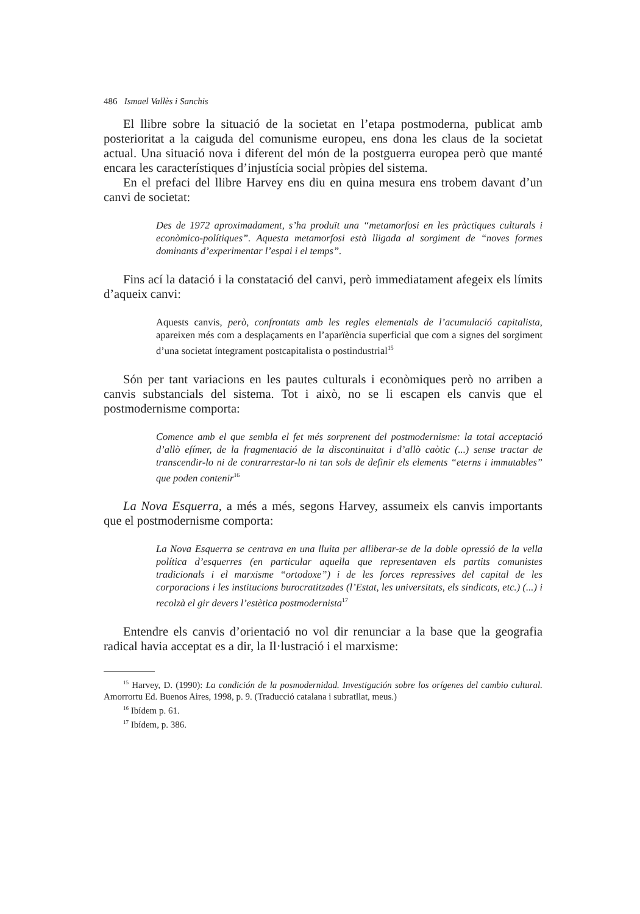486 Ismael Vallès i Sanchis
El llibre sobre la situació de la societat en l’etapa postmoderna, publicat amb posterioritat a la caiguda del comunisme europeu, ens dona les claus de la societat actual. Una situació nova i diferent del món de la postguerra europea però que manté encara les característiques d’injustícia social pròpies del sistema.
En el prefaci del llibre Harvey ens diu en quina mesura ens trobem davant d’un canvi de societat:
Des de 1972 aproximadament, s’ha produït una “metamorfosi en les pràctiques culturals i econòmico-polítiques”. Aquesta metamorfosi està lligada al sorgiment de “noves formes dominants d’experimentar l’espai i el temps”.
Fins ací la datació i la constatació del canvi, però immediatament afegeix els límits d’aqueix canvi:
Aquests canvis, però, confrontats amb les regles elementals de l’acumulació capitalista, apareixen més com a desplaçaments en l’aparïència superficial que com a signes del sorgiment d’una societat íntegrament postcapitalista o postindustrial<sup>15</sup>
Són per tant variacions en les pautes culturals i econòmiques però no arriben a canvis substancials del sistema. Tot i això, no se li escapen els canvis que el postmodernisme comporta:
Comence amb el que sembla el fet més sorprenent del postmodernisme: la total acceptació d’allò efímer, de la fragmentació de la discontinuitat i d’allò caòtic (...) sense tractar de transcendir-lo ni de contrarrestar-lo ni tan sols de definir els elements “eterns i immutables” que poden contenir<sup>16</sup>
La Nova Esquerra, a més a més, segons Harvey, assumeix els canvis importants que el postmodernisme comporta:
La Nova Esquerra se centrava en una lluita per alliberar-se de la doble opressió de la vella política d’esquerres (en particular aquella que representaven els partits comunistes tradicionals i el marxisme “ortodoxe”) i de les forces repressives del capital de les corporacions i les institucions burocratitzades (l’Estat, les universitats, els sindicats, etc.) (...) i recolzà el gir devers l’estètica postmodernista<sup>17</sup>
Entendre els canvis d’orientació no vol dir renunciar a la base que la geografia radical havia acceptat es a dir, la Il·lustració i el marxisme:
<sup>15</sup> Harvey, D. (1990): La condición de la posmodernidad. Investigación sobre los orígenes del cambio cultural. Amorrortu Ed. Buenos Aires, 1998, p. 9. (Traducció catalana i subratllat, meus.)
<sup>16</sup> Ibídem p. 61.
<sup>17</sup> Ibídem, p. 386.